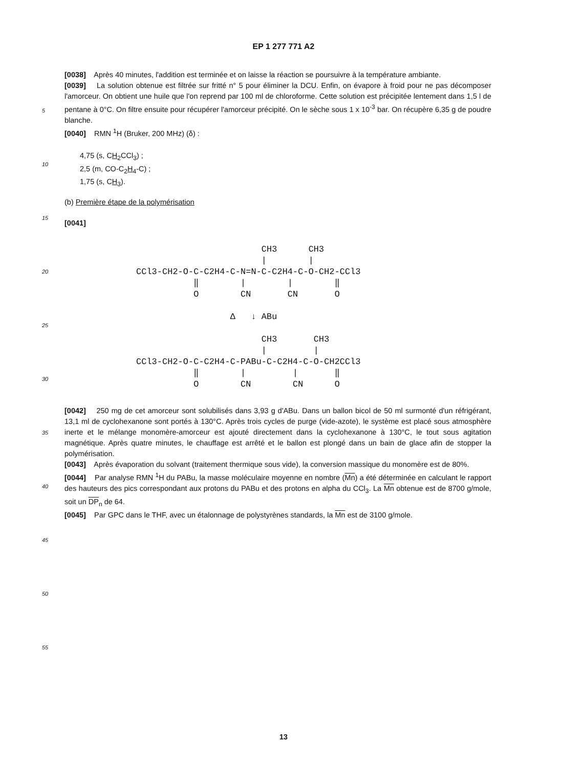EP 1 277 771 A2
5
10
15
20
25
30
35
40
45
50
55
[0038] Après 40 minutes, l'addition est terminée et on laisse la réaction se poursuivre à la température ambiante.
[0039] La solution obtenue est filtrée sur fritté n° 5 pour éliminer la DCU. Enfin, on évapore à froid pour ne pas décomposer l'amorceur. On obtient une huile que l'on reprend par 100 ml de chloroforme. Cette solution est précipitée lentement dans 1,5 l de pentane à 0°C. On filtre ensuite pour récupérer l'amorceur précipité. On le sèche sous 1 x 10<sup>-3</sup> bar. On récupère 6,35 g de poudre blanche.
[0040] RMN <sup>1</sup>H (Bruker, 200 MHz) (δ) :
4,75 (s, CH<sub>2</sub>CCl<sub>3</sub>) ;
2,5 (m, CO-C<sub>2</sub>H<sub>4</sub>-C) ;
1,75 (s, CH<sub>3</sub>).
(b) Première étape de la polymérisation
[0041]
CH3 CH3 | | CCl3-CH2-O-C-C2H4-C-N=N-C-C2H4-C-O-CH2-CCl3 ‖ | | ‖ O CN CN O Δ ↓ ABu CH3 CH3 | | CCl3-CH2-O-C-C2H4-C-PABu-C-C2H4-C-O-CH2CCl3 ‖ | | ‖ O CN CN O
[0042] 250 mg de cet amorceur sont solubilisés dans 3,93 g d'ABu. Dans un ballon bicol de 50 ml surmonté d'un réfrigérant, 13,1 ml de cyclohexanone sont portés à 130°C. Après trois cycles de purge (vide-azote), le système est placé sous atmosphère inerte et le mélange monomère-amorceur est ajouté directement dans la cyclohexanone à 130°C, le tout sous agitation magnétique. Après quatre minutes, le chauffage est arrêté et le ballon est plongé dans un bain de glace afin de stopper la polymérisation.
[0043] Après évaporation du solvant (traitement thermique sous vide), la conversion massique du monomère est de 80%.
[0044] Par analyse RMN <sup>1</sup>H du PABu, la masse moléculaire moyenne en nombre (Mn) a été déterminée en calculant le rapport des hauteurs des pics correspondant aux protons du PABu et des protons en alpha du CCl<sub>3</sub>. La Mn obtenue est de 8700 g/mole, soit un DP<sub>n</sub> de 64.
[0045] Par GPC dans le THF, avec un étalonnage de polystyrènes standards, la Mn est de 3100 g/mole.
13